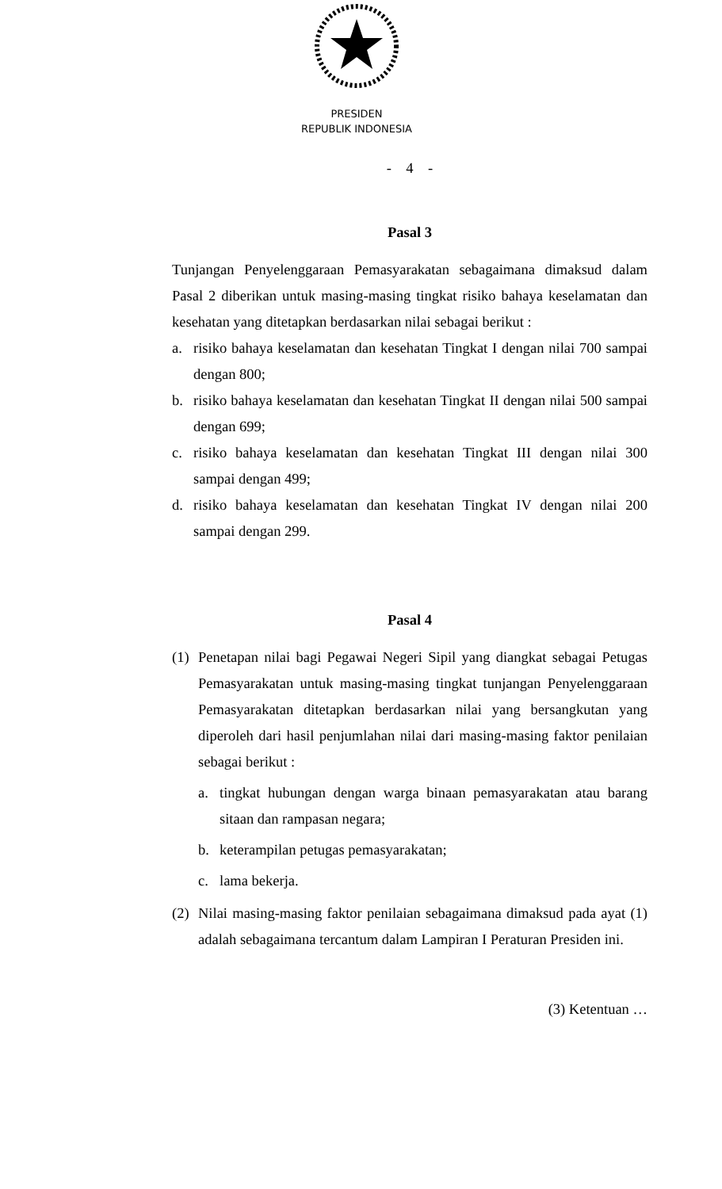PRESIDEN
REPUBLIK INDONESIA
- 4 -
Pasal 3
Tunjangan Penyelenggaraan Pemasyarakatan sebagaimana dimaksud dalam Pasal 2 diberikan untuk masing-masing tingkat risiko bahaya keselamatan dan kesehatan yang ditetapkan berdasarkan nilai sebagai berikut :
a. risiko bahaya keselamatan dan kesehatan Tingkat I dengan nilai 700 sampai dengan 800;
b. risiko bahaya keselamatan dan kesehatan Tingkat II dengan nilai 500 sampai dengan 699;
c. risiko bahaya keselamatan dan kesehatan Tingkat III dengan nilai 300 sampai dengan 499;
d. risiko bahaya keselamatan dan kesehatan Tingkat IV dengan nilai 200 sampai dengan 299.
Pasal 4
(1) Penetapan nilai bagi Pegawai Negeri Sipil yang diangkat sebagai Petugas Pemasyarakatan untuk masing-masing tingkat tunjangan Penyelenggaraan Pemasyarakatan ditetapkan berdasarkan nilai yang bersangkutan yang diperoleh dari hasil penjumlahan nilai dari masing-masing faktor penilaian sebagai berikut :
a. tingkat hubungan dengan warga binaan pemasyarakatan atau barang sitaan dan rampasan negara;
b. keterampilan petugas pemasyarakatan;
c. lama bekerja.
(2) Nilai masing-masing faktor penilaian sebagaimana dimaksud pada ayat (1) adalah sebagaimana tercantum dalam Lampiran I Peraturan Presiden ini.
(3) Ketentuan …